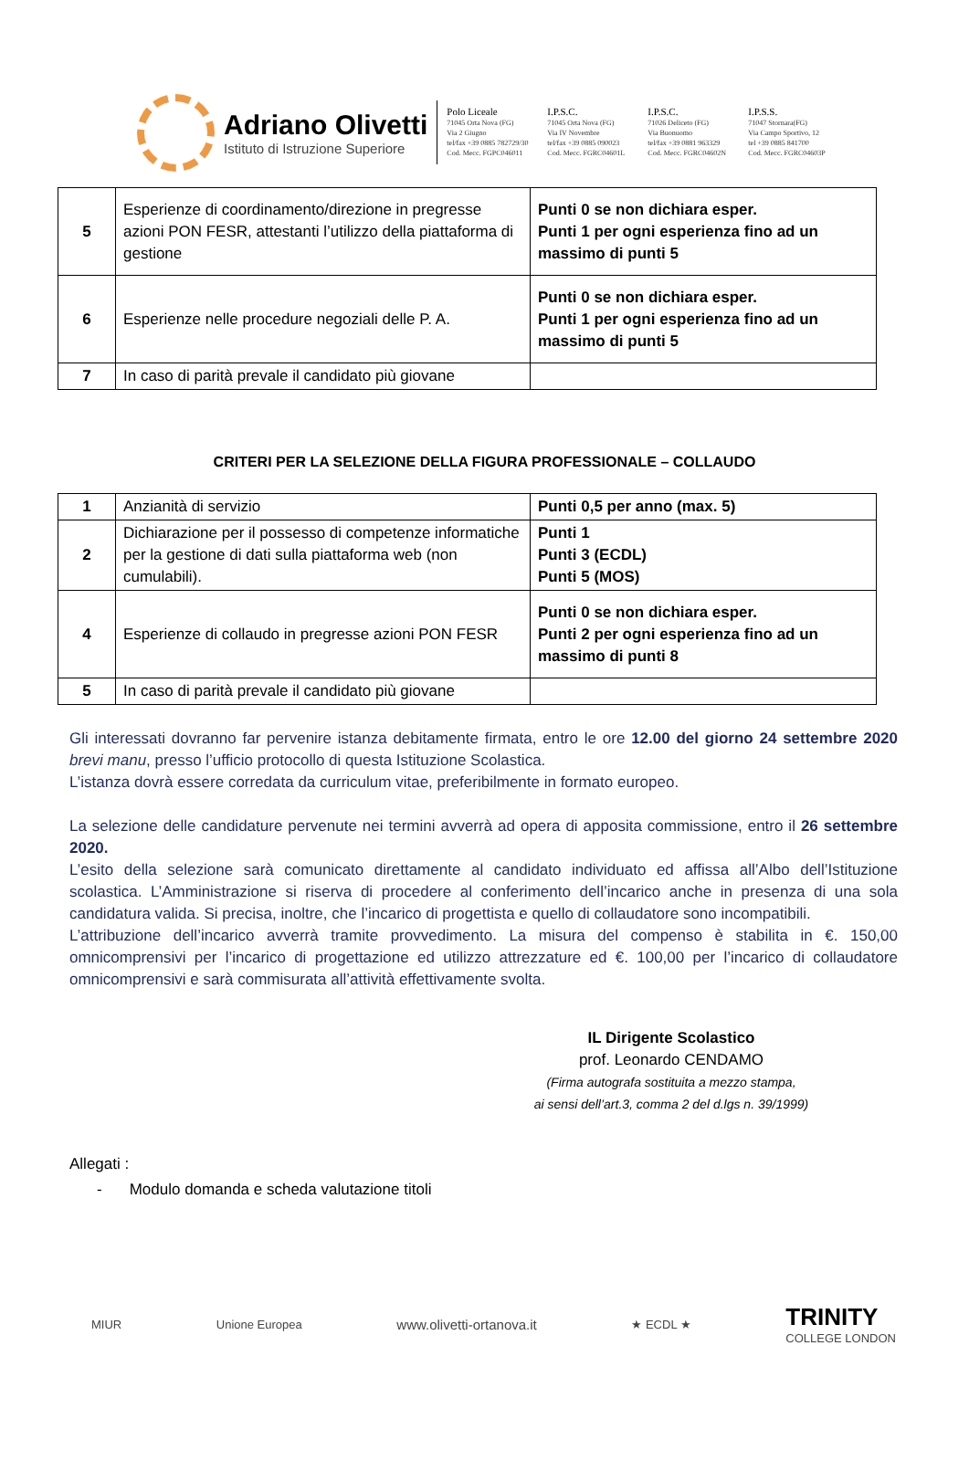Adriano Olivetti
Istituto di Istruzione Superiore
Polo Liceale
71045 Orta Nova (FG)
Via 2 Giugno
tel/fax +39 0885 782729/30
Cod. Mecc. FGPC046011
I.P.S.C.
71045 Orta Nova (FG)
Via IV Novembre
tel/fax +39 0885 090023
Cod. Mecc. FGRC04601L
I.P.S.C.
71026 Deliceto (FG)
Via Buonuomo
tel/fax +39 0881 963329
Cod. Mecc. FGRC04602N
I.P.S.S.
71047 Stornara(FG)
Via Campo Sportivo, 12
tel +39 0885 841700
Cod. Mecc. FGRC04603P
| 5 | Esperienze di coordinamento/direzione in pregresse azioni PON FESR, attestanti l’utilizzo della piattaforma di gestione | Punti 0 se non dichiara esper. Punti 1 per ogni esperienza fino ad un massimo di punti 5 |
| 6 | Esperienze nelle procedure negoziali delle P. A. | Punti 0 se non dichiara esper. Punti 1 per ogni esperienza fino ad un massimo di punti 5 |
| 7 | In caso di parità prevale il candidato più giovane | |
CRITERI PER LA SELEZIONE DELLA FIGURA PROFESSIONALE – COLLAUDO
| 1 | Anzianità di servizio | Punti 0,5 per anno (max. 5) |
| 2 | Dichiarazione per il possesso di competenze informatiche per la gestione di dati sulla piattaforma web (non cumulabili). | Punti 1 Punti 3 (ECDL) Punti 5 (MOS) |
| 4 | Esperienze di collaudo in pregresse azioni PON FESR | Punti 0 se non dichiara esper. Punti 2 per ogni esperienza fino ad un massimo di punti 8 |
| 5 | In caso di parità prevale il candidato più giovane | |
Gli interessati dovranno far pervenire istanza debitamente firmata, entro le ore 12.00 del giorno 24 settembre 2020 brevi manu, presso l’ufficio protocollo di questa Istituzione Scolastica.
L’istanza dovrà essere corredata da curriculum vitae, preferibilmente in formato europeo.
La selezione delle candidature pervenute nei termini avverrà ad opera di apposita commissione, entro il 26 settembre 2020.
L’esito della selezione sarà comunicato direttamente al candidato individuato ed affissa all’Albo dell’Istituzione scolastica. L’Amministrazione si riserva di procedere al conferimento dell’incarico anche in presenza di una sola candidatura valida. Si precisa, inoltre, che l’incarico di progettista e quello di collaudatore sono incompatibili.
L’attribuzione dell’incarico avverrà tramite provvedimento. La misura del compenso è stabilita in €. 150,00 omnicomprensivi per l’incarico di progettazione ed utilizzo attrezzature ed €. 100,00 per l’incarico di collaudatore omnicomprensivi e sarà commisurata all’attività effettivamente svolta.
IL Dirigente Scolastico
prof. Leonardo CENDAMO
(Firma autografa sostituita a mezzo stampa,
ai sensi dell’art.3, comma 2 del d.lgs n. 39/1999)
Allegati :
- Modulo domanda e scheda valutazione titoli
MIUR Unione Europea www.olivetti-ortanova.it ★ ECDL ★ TRINITY
COLLEGE LONDON